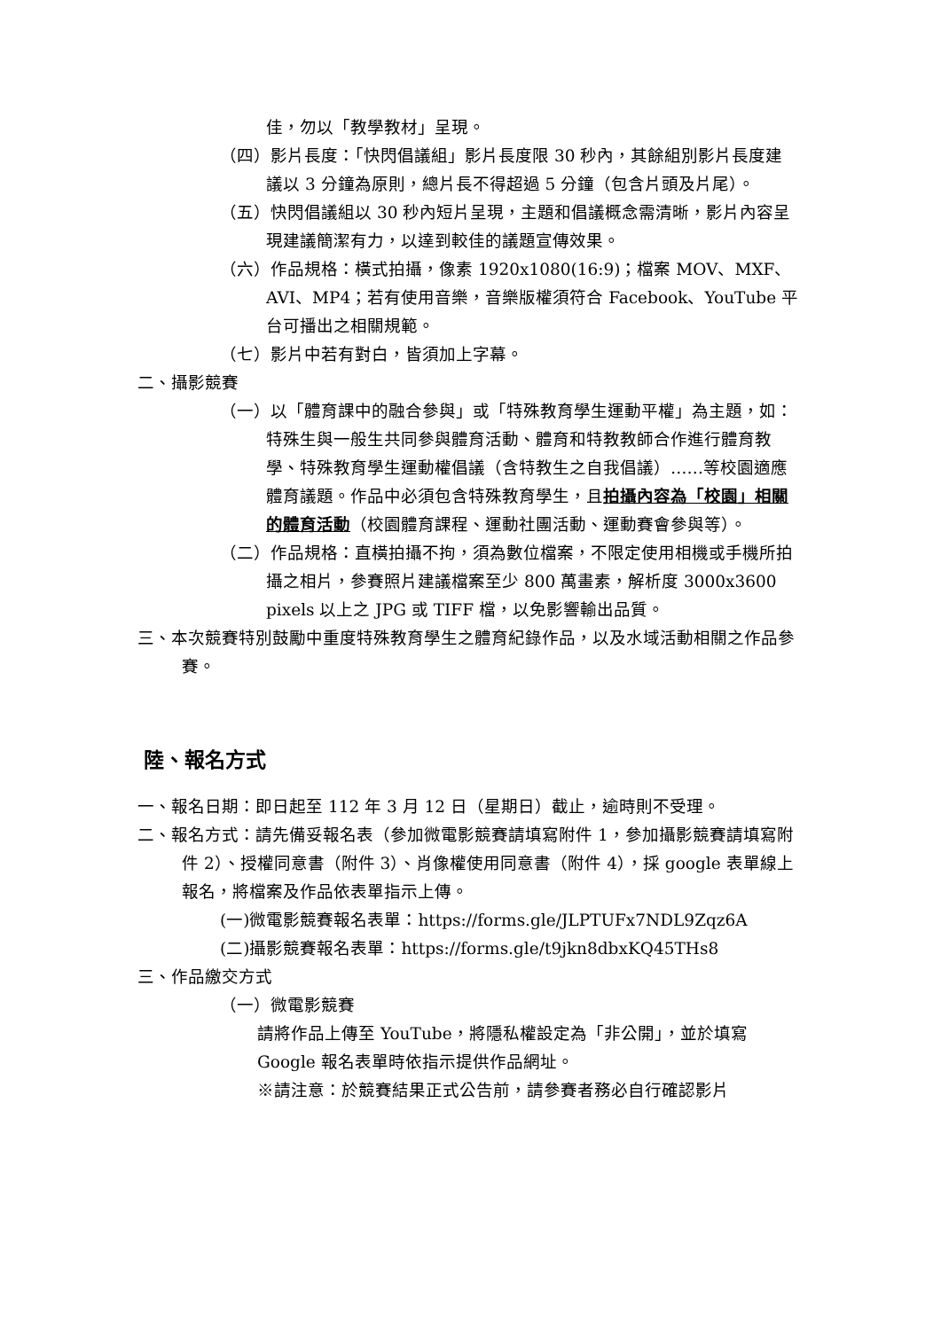佳，勿以「教學教材」呈現。
（四）影片長度：「快閃倡議組」影片長度限 30 秒內，其餘組別影片長度建議以 3 分鐘為原則，總片長不得超過 5 分鐘（包含片頭及片尾）。
（五）快閃倡議組以 30 秒內短片呈現，主題和倡議概念需清晰，影片內容呈現建議簡潔有力，以達到較佳的議題宣傳效果。
（六）作品規格：橫式拍攝，像素 1920x1080(16:9)；檔案 MOV、MXF、AVI、MP4；若有使用音樂，音樂版權須符合 Facebook、YouTube 平台可播出之相關規範。
（七）影片中若有對白，皆須加上字幕。
二、攝影競賽
（一）以「體育課中的融合參與」或「特殊教育學生運動平權」為主題，如：特殊生與一般生共同參與體育活動、體育和特教教師合作進行體育教學、特殊教育學生運動權倡議（含特教生之自我倡議）……等校園適應體育議題。作品中必須包含特殊教育學生，且拍攝內容為「校園」相關的體育活動（校園體育課程、運動社團活動、運動賽會參與等）。
（二）作品規格：直橫拍攝不拘，須為數位檔案，不限定使用相機或手機所拍攝之相片，參賽照片建議檔案至少 800 萬畫素，解析度 3000x3600 pixels 以上之 JPG 或 TIFF 檔，以免影響輸出品質。
三、本次競賽特別鼓勵中重度特殊教育學生之體育紀錄作品，以及水域活動相關之作品參賽。
陸、報名方式
一、報名日期：即日起至 112 年 3 月 12 日（星期日）截止，逾時則不受理。
二、報名方式：請先備妥報名表（參加微電影競賽請填寫附件 1，參加攝影競賽請填寫附件 2）、授權同意書（附件 3）、肖像權使用同意書（附件 4），採 google 表單線上報名，將檔案及作品依表單指示上傳。
(一)微電影競賽報名表單：https://forms.gle/JLPTUFx7NDL9Zqz6A
(二)攝影競賽報名表單：https://forms.gle/t9jkn8dbxKQ45THs8
三、作品繳交方式
（一）微電影競賽
請將作品上傳至 YouTube，將隱私權設定為「非公開」，並於填寫 Google 報名表單時依指示提供作品網址。
※請注意：於競賽結果正式公告前，請參賽者務必自行確認影片